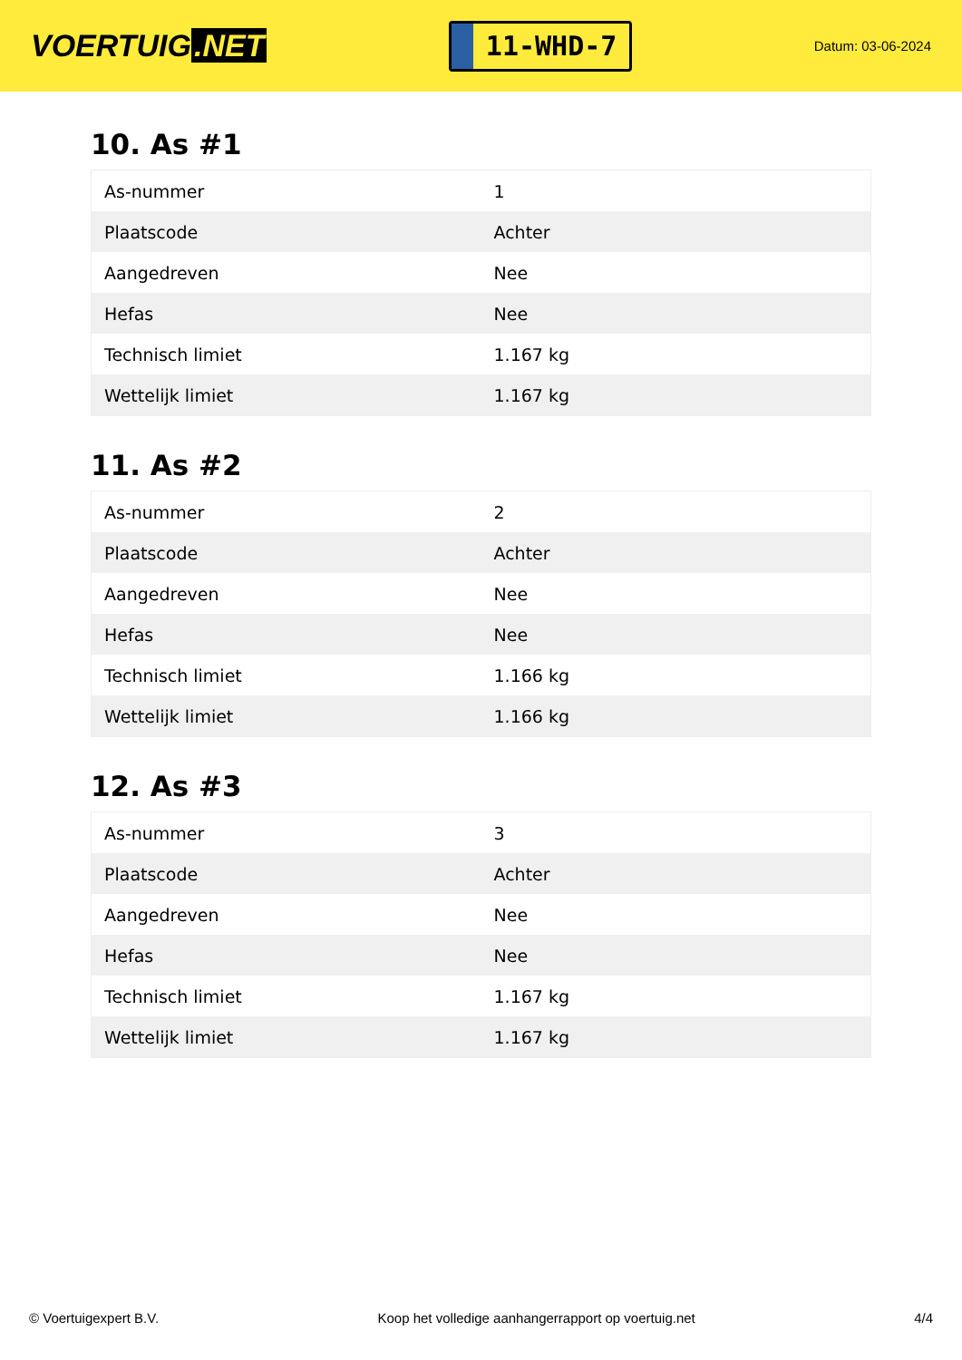VOERTUIG.NET
11-WHD-7
Datum: 03-06-2024
10. As #1
| As-nummer | 1 |
| Plaatscode | Achter |
| Aangedreven | Nee |
| Hefas | Nee |
| Technisch limiet | 1.167 kg |
| Wettelijk limiet | 1.167 kg |
11. As #2
| As-nummer | 2 |
| Plaatscode | Achter |
| Aangedreven | Nee |
| Hefas | Nee |
| Technisch limiet | 1.166 kg |
| Wettelijk limiet | 1.166 kg |
12. As #3
| As-nummer | 3 |
| Plaatscode | Achter |
| Aangedreven | Nee |
| Hefas | Nee |
| Technisch limiet | 1.167 kg |
| Wettelijk limiet | 1.167 kg |
© Voertuigexpert B.V. Koop het volledige aanhangerrapport op voertuig.net 4/4